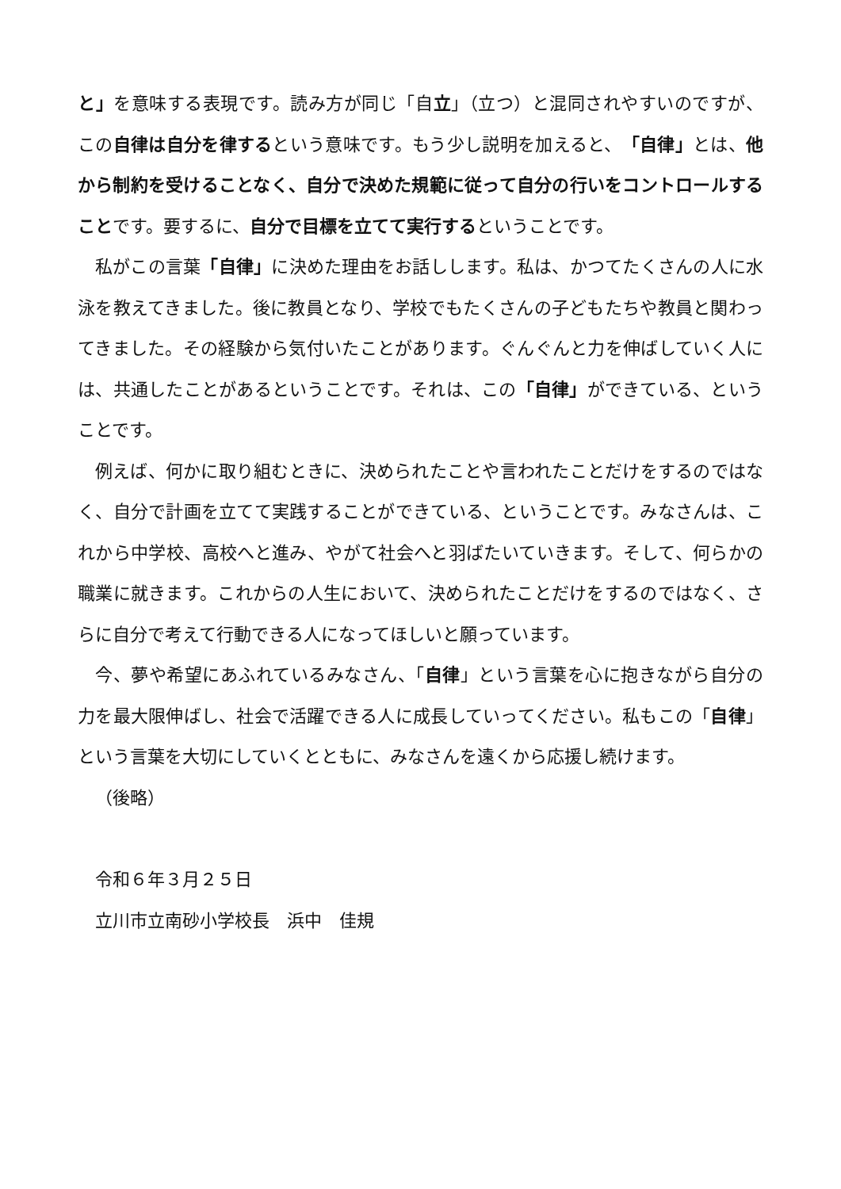と」を意味する表現です。読み方が同じ「自立」（立つ）と混同されやすいのですが、この自律は自分を律するという意味です。もう少し説明を加えると、「自律」とは、他から制約を受けることなく、自分で決めた規範に従って自分の行いをコントロールすることです。要するに、自分で目標を立てて実行するということです。
私がこの言葉「自律」に決めた理由をお話しします。私は、かつてたくさんの人に水泳を教えてきました。後に教員となり、学校でもたくさんの子どもたちや教員と関わってきました。その経験から気付いたことがあります。ぐんぐんと力を伸ばしていく人には、共通したことがあるということです。それは、この「自律」ができている、ということです。
例えば、何かに取り組むときに、決められたことや言われたことだけをするのではなく、自分で計画を立てて実践することができている、ということです。みなさんは、これから中学校、高校へと進み、やがて社会へと羽ばたいていきます。そして、何らかの職業に就きます。これからの人生において、決められたことだけをするのではなく、さらに自分で考えて行動できる人になってほしいと願っています。
今、夢や希望にあふれているみなさん、「自律」という言葉を心に抱きながら自分の力を最大限伸ばし、社会で活躍できる人に成長していってください。私もこの「自律」という言葉を大切にしていくとともに、みなさんを遠くから応援し続けます。
（後略）
令和６年３月２５日
立川市立南砂小学校長　浜中　佳規